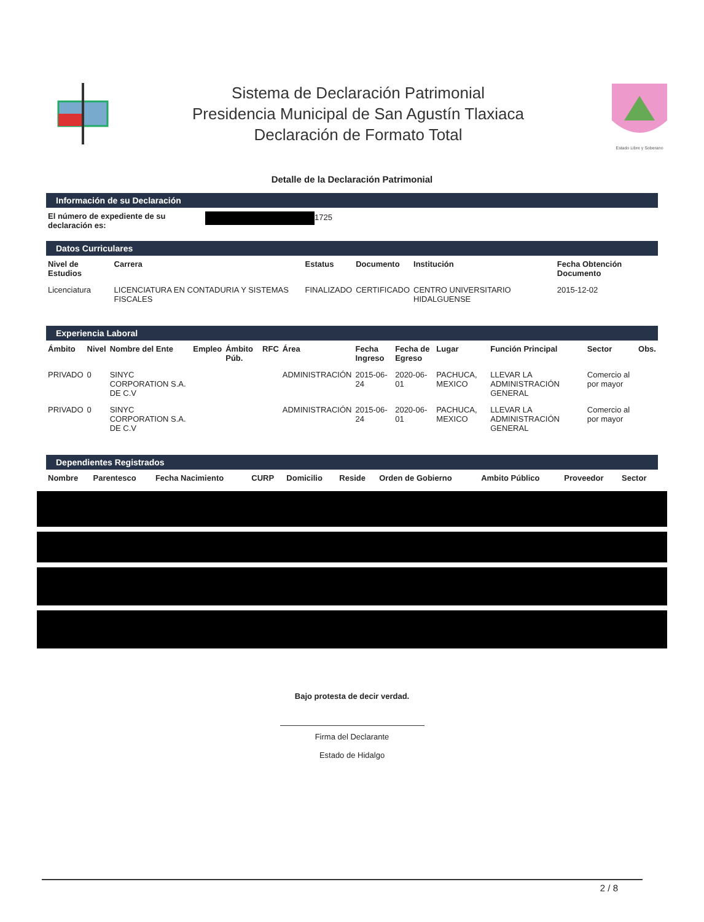Sistema de Declaración Patrimonial
Presidencia Municipal de San Agustín Tlaxiaca
Declaración de Formato Total
Estado Libre y Soberano
Detalle de la Declaración Patrimonial
Información de su Declaración
| El número de expediente de su declaración es: | 1725 |
Datos Curriculares
| Nivel de Estudios | Carrera | Estatus | Documento | Institución | Fecha Obtención Documento |
| --- | --- | --- | --- | --- | --- |
| Licenciatura | LICENCIATURA EN CONTADURIA Y SISTEMAS FISCALES | FINALIZADO | CERTIFICADO | CENTRO UNIVERSITARIO HIDALGUENSE | 2015-12-02 |
Experiencia Laboral
| Ámbito | Nivel | Nombre del Ente | Empleo | Ámbito Púb. | RFC | Área | Fecha Ingreso | Fecha de Egreso | Lugar | Función Principal | Sector | Obs. |
| --- | --- | --- | --- | --- | --- | --- | --- | --- | --- | --- | --- | --- |
| PRIVADO | 0 | SINYC CORPORATION S.A. DE C.V | | | | ADMINISTRACIÓN | 2015-06-24 | 2020-06-01 | PACHUCA, MEXICO | LLEVAR LA ADMINISTRACIÓN GENERAL | Comercio al por mayor | |
| PRIVADO | 0 | SINYC CORPORATION S.A. DE C.V | | | | ADMINISTRACIÓN | 2015-06-24 | 2020-06-01 | PACHUCA, MEXICO | LLEVAR LA ADMINISTRACIÓN GENERAL | Comercio al por mayor | |
Dependientes Registrados
| Nombre | Parentesco | Fecha Nacimiento | CURP | Domicilio | Reside | Orden de Gobierno | Ambito Público | Proveedor | Sector |
| --- | --- | --- | --- | --- | --- | --- | --- | --- | --- |
Bajo protesta de decir verdad.
Firma del Declarante
Estado de Hidalgo
2 / 8